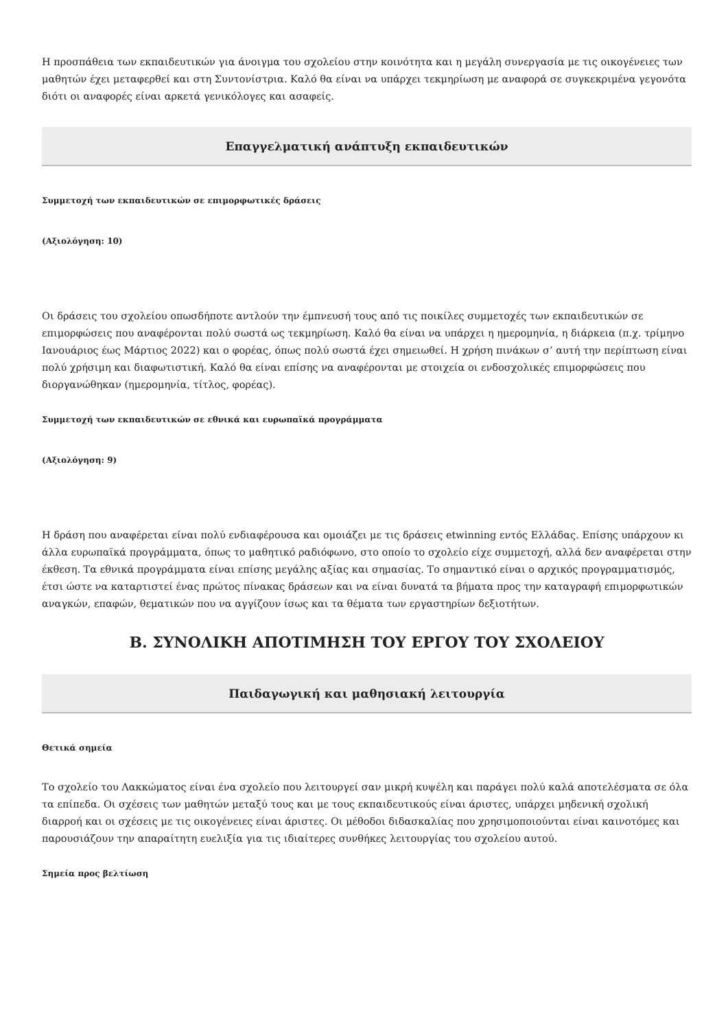Η προσπάθεια των εκπαιδευτικών για άνοιγμα του σχολείου στην κοινότητα και η μεγάλη συνεργασία με τις οικογένειες των μαθητών έχει μεταφερθεί και στη Συντονίστρια. Καλό θα είναι να υπάρχει τεκμηρίωση με αναφορά σε συγκεκριμένα γεγονότα διότι οι αναφορές είναι αρκετά γενικόλογες και ασαφείς.
Επαγγελματική ανάπτυξη εκπαιδευτικών
Συμμετοχή των εκπαιδευτικών σε επιμορφωτικές δράσεις
(Αξιολόγηση: 10)
Οι δράσεις του σχολείου οπωσδήποτε αντλούν την έμπνευσή τους από τις ποικίλες συμμετοχές των εκπαιδευτικών σε επιμορφώσεις που αναφέρονται πολύ σωστά ως τεκμηρίωση. Καλό θα είναι να υπάρχει η ημερομηνία, η διάρκεια (π.χ. τρίμηνο Ιανουάριος έως Μάρτιος 2022) και ο φορέας, όπως πολύ σωστά έχει σημειωθεί. Η χρήση πινάκων σ’ αυτή την περίπτωση είναι πολύ χρήσιμη και διαφωτιστική. Καλό θα είναι επίσης να αναφέρονται με στοιχεία οι ενδοσχολικές επιμορφώσεις που διοργανώθηκαν (ημερομηνία, τίτλος, φορέας).
Συμμετοχή των εκπαιδευτικών σε εθνικά και ευρωπαϊκά προγράμματα
(Αξιολόγηση: 9)
Η δράση που αναφέρεται είναι πολύ ενδιαφέρουσα και ομοιάζει με τις δράσεις etwinning εντός Ελλάδας. Επίσης υπάρχουν κι άλλα ευρωπαϊκά προγράμματα, όπως το μαθητικό ραδιόφωνο, στο οποίο το σχολείο είχε συμμετοχή, αλλά δεν αναφέρεται στην έκθεση. Τα εθνικά προγράμματα είναι επίσης μεγάλης αξίας και σημασίας. Το σημαντικό είναι ο αρχικός προγραμματισμός, έτσι ώστε να καταρτιστεί ένας πρώτος πίνακας δράσεων και να είναι δυνατά τα βήματα προς την καταγραφή επιμορφωτικών αναγκών, επαφών, θεματικών που να αγγίζουν ίσως και τα θέματα των εργαστηρίων δεξιοτήτων.
Β. ΣΥΝΟΛΙΚΗ ΑΠΟΤΙΜΗΣΗ ΤΟΥ ΕΡΓΟΥ ΤΟΥ ΣΧΟΛΕΙΟΥ
Παιδαγωγική και μαθησιακή λειτουργία
Θετικά σημεία
Το σχολείο του Λακκώματος είναι ένα σχολείο που λειτουργεί σαν μικρή κυψέλη και παράγει πολύ καλά αποτελέσματα σε όλα τα επίπεδα. Οι σχέσεις των μαθητών μεταξύ τους και με τους εκπαιδευτικούς είναι άριστες, υπάρχει μηδενική σχολική διαρροή και οι σχέσεις με τις οικογένειες είναι άριστες. Οι μέθοδοι διδασκαλίας που χρησιμοποιούνται είναι καινοτόμες και παρουσιάζουν την απαραίτητη ευελιξία για τις ιδιαίτερες συνθήκες λειτουργίας του σχολείου αυτού.
Σημεία προς βελτίωση